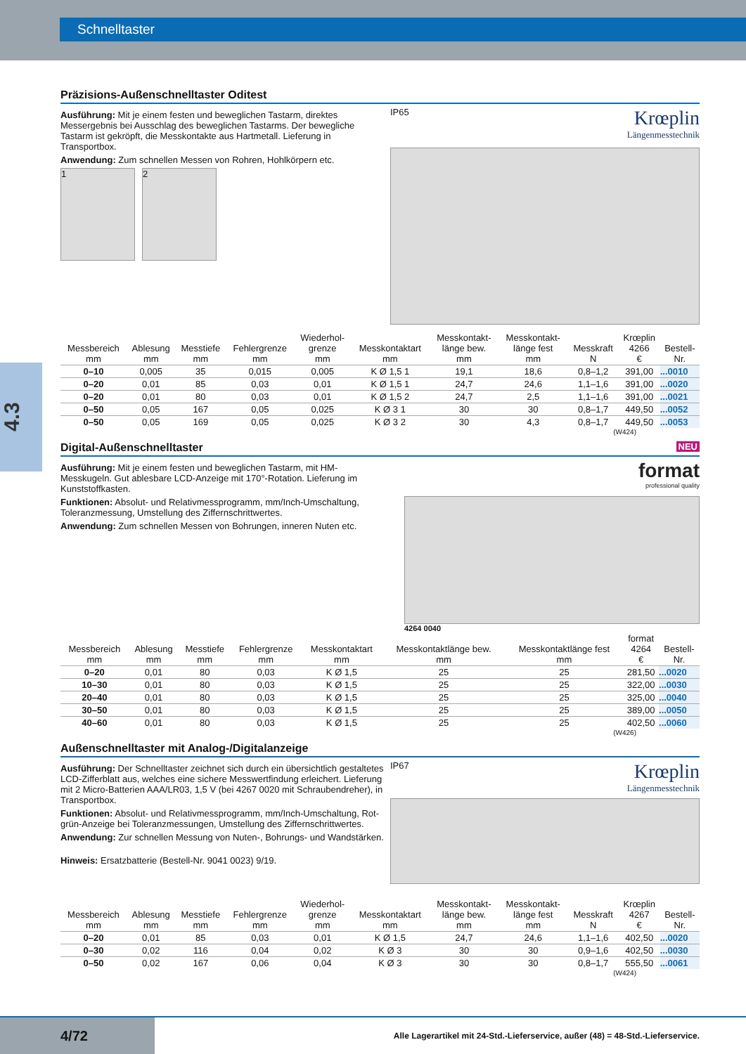Schnelltaster
4.3
Präzisions-Außenschnelltaster Oditest
Ausführung: Mit je einem festen und beweglichen Tastarm, direktes Messergebnis bei Ausschlag des beweglichen Tastarms. Der bewegliche Tastarm ist gekröpft, die Messkontakte aus Hartmetall. Lieferung in Transportbox.
Anwendung: Zum schnellen Messen von Rohren, Hohlkörpern etc.
1 2
IP65
Krœplin
Längenmesstechnik
| Messbereich mm | Ablesung mm | Messtiefe mm | Fehlergrenze mm | Wiederhol- grenze mm | Messkontaktart mm | Messkontakt- länge bew. mm | Messkontakt- länge fest mm | Messkraft N | Krœplin 4266 € | Bestell- Nr. |
| --- | --- | --- | --- | --- | --- | --- | --- | --- | --- | --- |
| 0–10 | 0,005 | 35 | 0,015 | 0,005 | K Ø 1,5 1 | 19,1 | 18,6 | 0,8–1,2 | 391,00 | ...0010 |
| 0–20 | 0,01 | 85 | 0,03 | 0,01 | K Ø 1,5 1 | 24,7 | 24,6 | 1,1–1,6 | 391,00 | ...0020 |
| 0–20 | 0,01 | 80 | 0,03 | 0,01 | K Ø 1,5 2 | 24,7 | 2,5 | 1,1–1,6 | 391,00 | ...0021 |
| 0–50 | 0,05 | 167 | 0,05 | 0,025 | K Ø 3 1 | 30 | 30 | 0,8–1,7 | 449,50 | ...0052 |
| 0–50 | 0,05 | 169 | 0,05 | 0,025 | K Ø 3 2 | 30 | 4,3 | 0,8–1,7 | 449,50 | ...0053 |
(W424)
Digital-Außenschnelltaster NEU
Ausführung: Mit je einem festen und beweglichen Tastarm, mit HM-Messkugeln. Gut ablesbare LCD-Anzeige mit 170°-Rotation. Lieferung im Kunststoffkasten.
Funktionen: Absolut- und Relativmessprogramm, mm/Inch-Umschaltung, Toleranzmessung, Umstellung des Ziffernschrittwertes.
Anwendung: Zum schnellen Messen von Bohrungen, inneren Nuten etc.
format
professional quality
4264 0040
| Messbereich mm | Ablesung mm | Messtiefe mm | Fehlergrenze mm | Messkontaktart mm | Messkontaktlänge bew. mm | Messkontaktlänge fest mm | format 4264 € | Bestell- Nr. |
| --- | --- | --- | --- | --- | --- | --- | --- | --- |
| 0–20 | 0,01 | 80 | 0,03 | K Ø 1,5 | 25 | 25 | 281,50 | ...0020 |
| 10–30 | 0,01 | 80 | 0,03 | K Ø 1,5 | 25 | 25 | 322,00 | ...0030 |
| 20–40 | 0,01 | 80 | 0,03 | K Ø 1,5 | 25 | 25 | 325,00 | ...0040 |
| 30–50 | 0,01 | 80 | 0,03 | K Ø 1,5 | 25 | 25 | 389,00 | ...0050 |
| 40–60 | 0,01 | 80 | 0,03 | K Ø 1,5 | 25 | 25 | 402,50 | ...0060 |
(W426)
Außenschnelltaster mit Analog-/Digitalanzeige
Ausführung: Der Schnelltaster zeichnet sich durch ein übersichtlich gestaltetes LCD-Zifferblatt aus, welches eine sichere Messwertfindung erleichert. Lieferung mit 2 Micro-Batterien AAA/LR03, 1,5 V (bei 4267 0020 mit Schraubendreher), in Transportbox.
Funktionen: Absolut- und Relativmessprogramm, mm/Inch-Umschaltung, Rot-grün-Anzeige bei Toleranzmessungen, Umstellung des Ziffernschrittwertes.
Anwendung: Zur schnellen Messung von Nuten-, Bohrungs- und Wandstärken.
Hinweis: Ersatzbatterie (Bestell-Nr. 9041 0023) 9/19.
IP67
Krœplin
Längenmesstechnik
| Messbereich mm | Ablesung mm | Messtiefe mm | Fehlergrenze mm | Wiederhol- grenze mm | Messkontaktart mm | Messkontakt- länge bew. mm | Messkontakt- länge fest mm | Messkraft N | Krœplin 4267 € | Bestell- Nr. |
| --- | --- | --- | --- | --- | --- | --- | --- | --- | --- | --- |
| 0–20 | 0,01 | 85 | 0,03 | 0,01 | K Ø 1,5 | 24,7 | 24,6 | 1,1–1,6 | 402,50 | ...0020 |
| 0–30 | 0,02 | 116 | 0,04 | 0,02 | K Ø 3 | 30 | 30 | 0,9–1,6 | 402,50 | ...0030 |
| 0–50 | 0,02 | 167 | 0,06 | 0,04 | K Ø 3 | 30 | 30 | 0,8–1,7 | 555,50 | ...0061 |
(W424)
4/72
Alle Lagerartikel mit 24-Std.-Lieferservice, außer (48) = 48-Std.-Lieferservice.